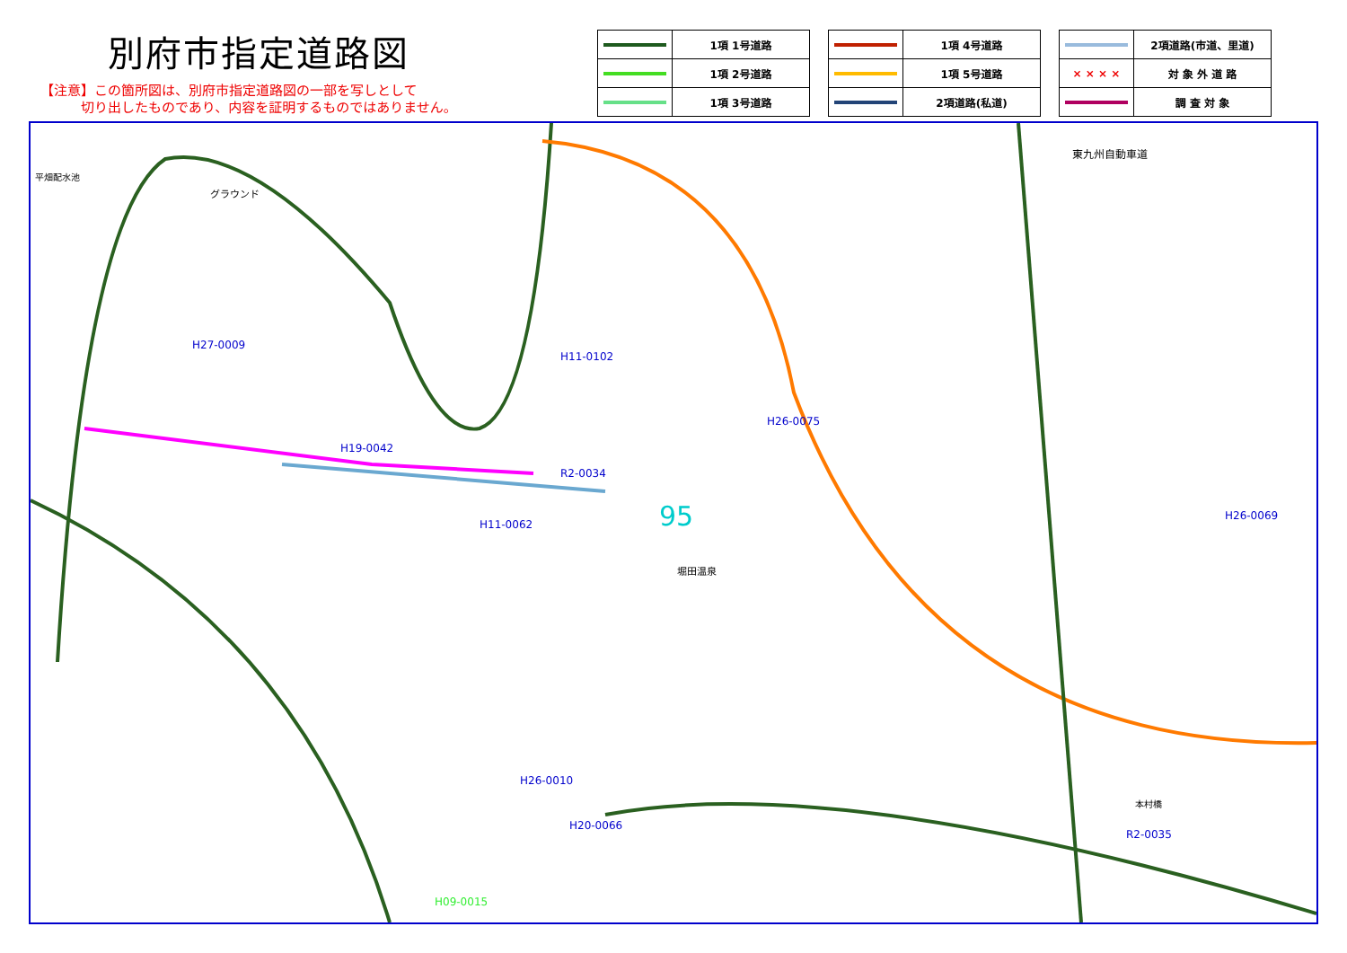別府市指定道路図
【注意】この箇所図は、別府市指定道路図の一部を写しとして
　　　切り出したものであり、内容を証明するものではありません。
| | 1項 1号道路 |
| | 1項 2号道路 |
| | 1項 3号道路 |
| | 1項 4号道路 |
| | 1項 5号道路 |
| | 2項道路(私道) |
| | 2項道路(市道、里道) |
| × × × × | 対 象 外 道 路 |
| | 調 査 対 象 |
グラウンド
95
堀田温泉
H27-0009
H19-0042
H11-0102
R2-0034
H11-0062
H26-0010
H20-0066
H26-0075
H26-0069
R2-0035
東九州自動車道
本村橋
平畑配水池
H09-0015